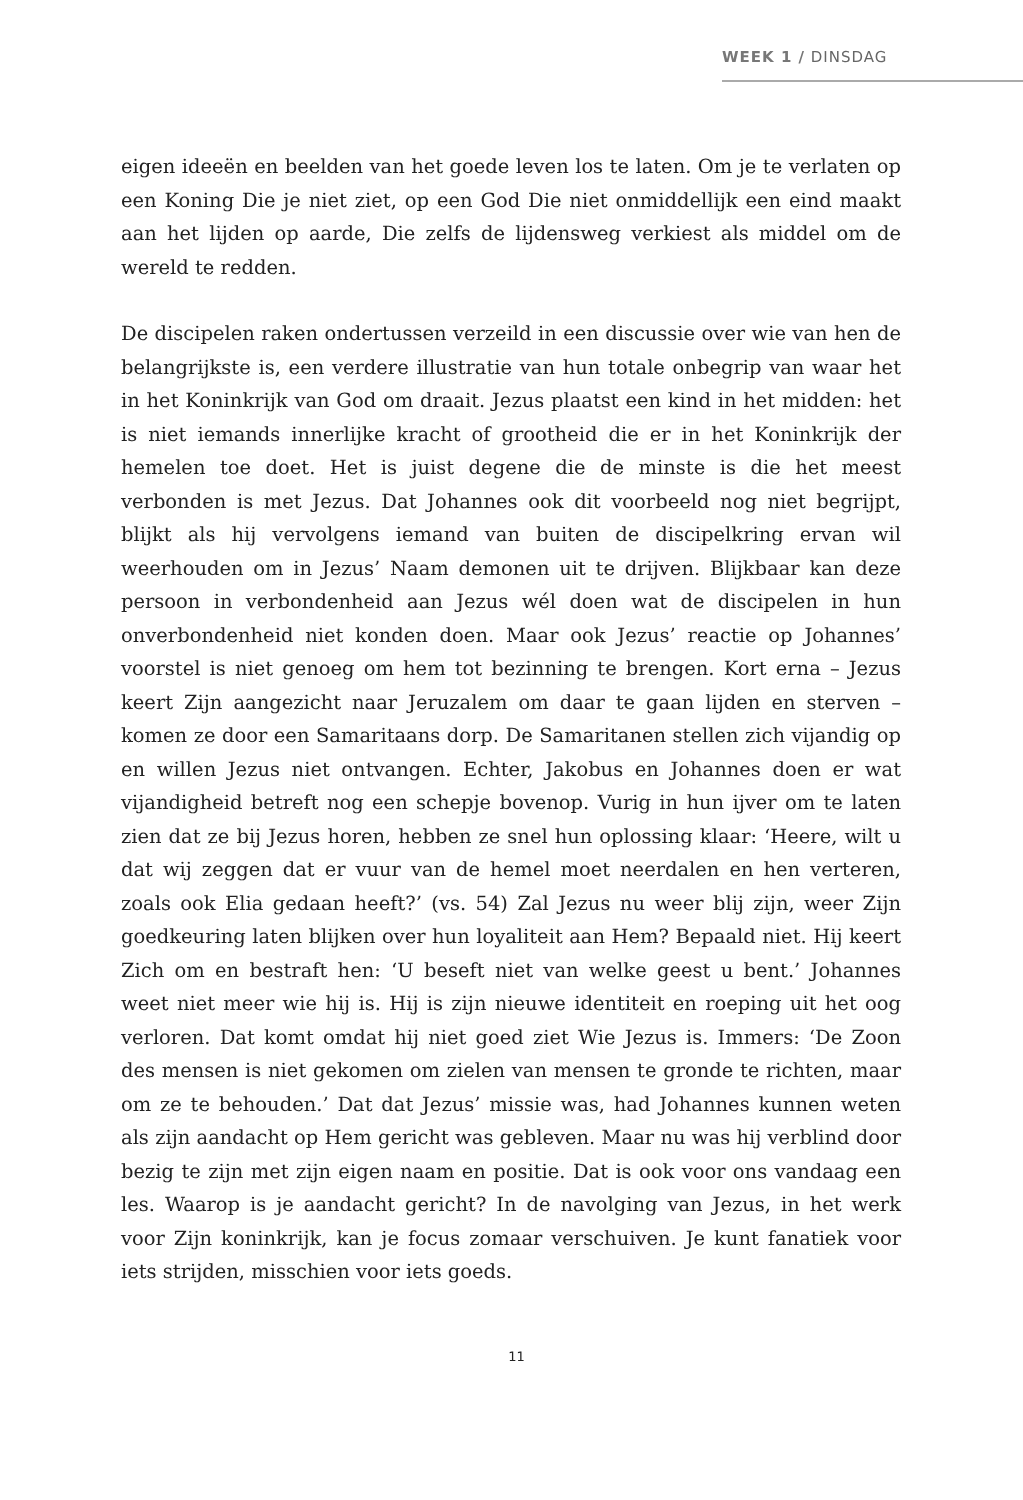WEEK 1 / DINSDAG
eigen ideeën en beelden van het goede leven los te laten. Om je te verlaten op een Koning Die je niet ziet, op een God Die niet onmiddellijk een eind maakt aan het lijden op aarde, Die zelfs de lijdensweg verkiest als middel om de wereld te redden.
De discipelen raken ondertussen verzeild in een discussie over wie van hen de belangrijkste is, een verdere illustratie van hun totale onbegrip van waar het in het Koninkrijk van God om draait. Jezus plaatst een kind in het midden: het is niet iemands innerlijke kracht of grootheid die er in het Koninkrijk der hemelen toe doet. Het is juist degene die de minste is die het meest verbonden is met Jezus. Dat Johannes ook dit voorbeeld nog niet begrijpt, blijkt als hij vervolgens iemand van buiten de discipelkring ervan wil weerhouden om in Jezus’ Naam demonen uit te drijven. Blijkbaar kan deze persoon in verbondenheid aan Jezus wél doen wat de discipelen in hun onverbondenheid niet konden doen. Maar ook Jezus’ reactie op Johannes’ voorstel is niet genoeg om hem tot bezinning te brengen. Kort erna – Jezus keert Zijn aangezicht naar Jeruzalem om daar te gaan lijden en sterven – komen ze door een Samaritaans dorp. De Samaritanen stellen zich vijandig op en willen Jezus niet ontvangen. Echter, Jakobus en Johannes doen er wat vijandigheid betreft nog een schepje bovenop. Vurig in hun ijver om te laten zien dat ze bij Jezus horen, hebben ze snel hun oplossing klaar: ‘Heere, wilt u dat wij zeggen dat er vuur van de hemel moet neerdalen en hen verteren, zoals ook Elia gedaan heeft?’ (vs. 54) Zal Jezus nu weer blij zijn, weer Zijn goedkeuring laten blijken over hun loyaliteit aan Hem? Bepaald niet. Hij keert Zich om en bestraft hen: ‘U beseft niet van welke geest u bent.’ Johannes weet niet meer wie hij is. Hij is zijn nieuwe identiteit en roeping uit het oog verloren. Dat komt omdat hij niet goed ziet Wie Jezus is. Immers: ‘De Zoon des mensen is niet gekomen om zielen van mensen te gronde te richten, maar om ze te behouden.’ Dat dat Jezus’ missie was, had Johannes kunnen weten als zijn aandacht op Hem gericht was gebleven. Maar nu was hij verblind door bezig te zijn met zijn eigen naam en positie. Dat is ook voor ons vandaag een les. Waarop is je aandacht gericht? In de navolging van Jezus, in het werk voor Zijn koninkrijk, kan je focus zomaar verschuiven. Je kunt fanatiek voor iets strijden, misschien voor iets goeds.
11